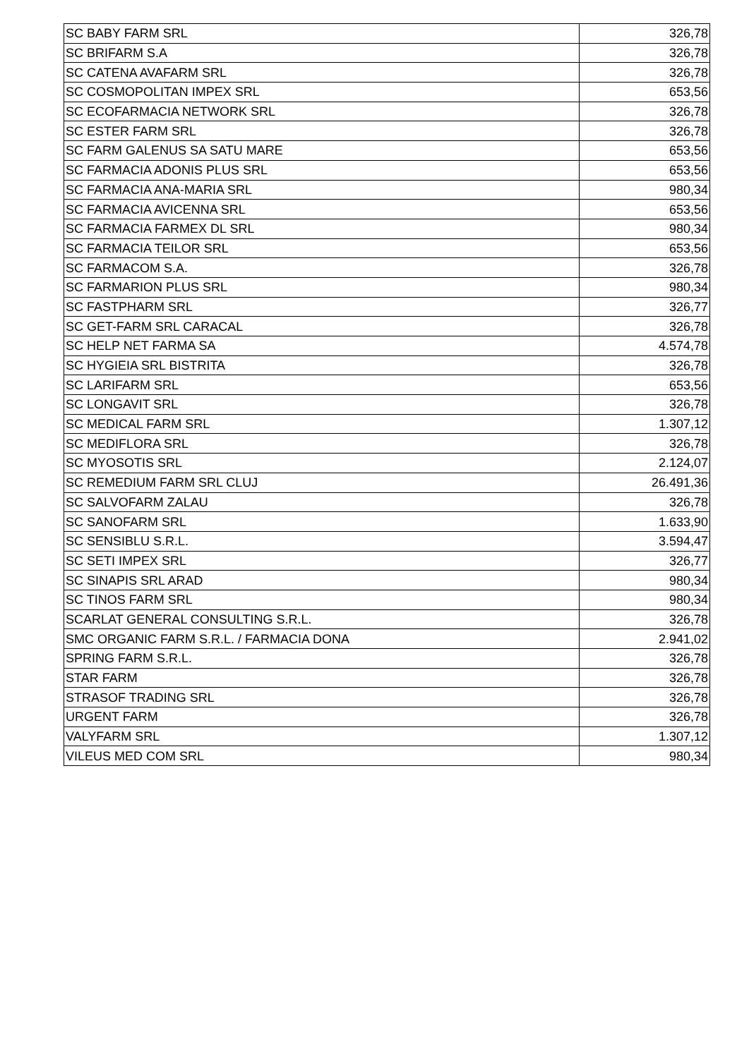| SC BABY FARM SRL | 326,78 |
| SC BRIFARM S.A | 326,78 |
| SC CATENA AVAFARM SRL | 326,78 |
| SC COSMOPOLITAN IMPEX SRL | 653,56 |
| SC ECOFARMACIA NETWORK SRL | 326,78 |
| SC ESTER FARM SRL | 326,78 |
| SC FARM GALENUS SA SATU MARE | 653,56 |
| SC FARMACIA ADONIS PLUS SRL | 653,56 |
| SC FARMACIA ANA-MARIA SRL | 980,34 |
| SC FARMACIA AVICENNA SRL | 653,56 |
| SC FARMACIA FARMEX DL SRL | 980,34 |
| SC FARMACIA TEILOR SRL | 653,56 |
| SC FARMACOM S.A. | 326,78 |
| SC FARMARION PLUS SRL | 980,34 |
| SC FASTPHARM SRL | 326,77 |
| SC GET-FARM SRL CARACAL | 326,78 |
| SC HELP NET FARMA SA | 4.574,78 |
| SC HYGIEIA SRL BISTRITA | 326,78 |
| SC LARIFARM SRL | 653,56 |
| SC LONGAVIT SRL | 326,78 |
| SC MEDICAL FARM SRL | 1.307,12 |
| SC MEDIFLORA SRL | 326,78 |
| SC MYOSOTIS SRL | 2.124,07 |
| SC REMEDIUM FARM SRL CLUJ | 26.491,36 |
| SC SALVOFARM ZALAU | 326,78 |
| SC SANOFARM SRL | 1.633,90 |
| SC SENSIBLU S.R.L. | 3.594,47 |
| SC SETI IMPEX SRL | 326,77 |
| SC SINAPIS SRL ARAD | 980,34 |
| SC TINOS FARM SRL | 980,34 |
| SCARLAT GENERAL CONSULTING S.R.L. | 326,78 |
| SMC ORGANIC FARM S.R.L. / FARMACIA DONA | 2.941,02 |
| SPRING FARM S.R.L. | 326,78 |
| STAR FARM | 326,78 |
| STRASOF TRADING SRL | 326,78 |
| URGENT FARM | 326,78 |
| VALYFARM SRL | 1.307,12 |
| VILEUS MED COM SRL | 980,34 |